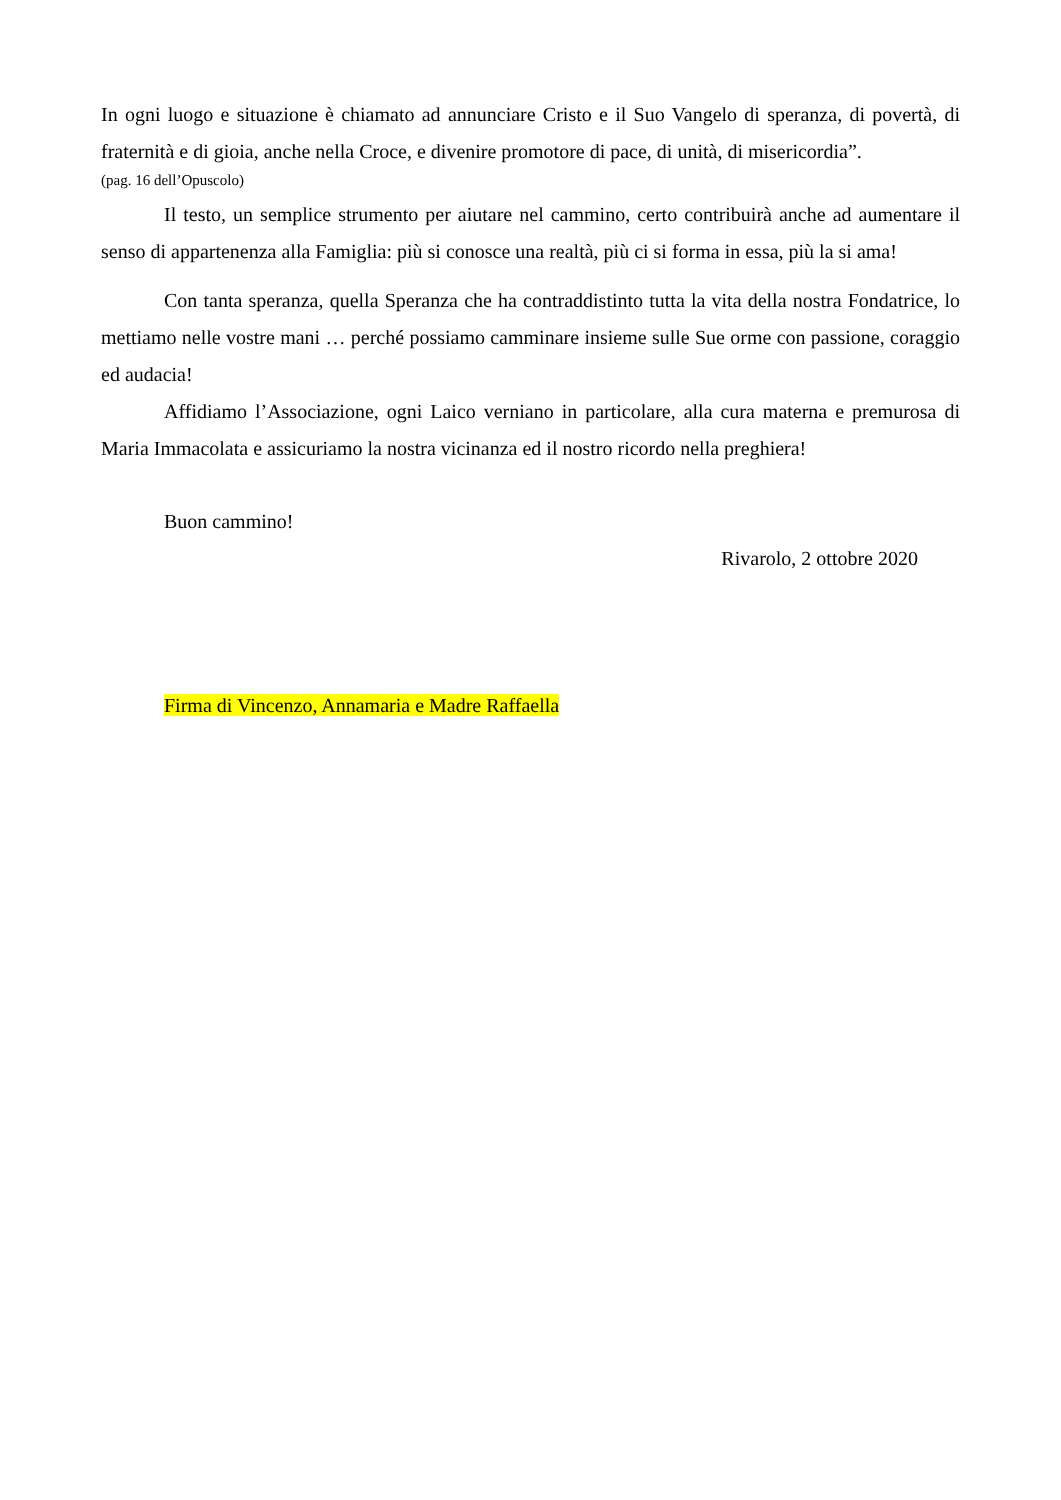In ogni luogo e situazione è chiamato ad annunciare Cristo e il Suo Vangelo di speranza, di povertà, di fraternità e di gioia, anche nella Croce, e divenire promotore di pace, di unità, di misericordia”.
(pag. 16 dell’Opuscolo)
Il testo, un semplice strumento per aiutare nel cammino, certo contribuirà anche ad aumentare il senso di appartenenza alla Famiglia: più si conosce una realtà, più ci si forma in essa, più la si ama!
Con tanta speranza, quella Speranza che ha contraddistinto tutta la vita della nostra Fondatrice, lo mettiamo nelle vostre mani … perché possiamo camminare insieme sulle Sue orme con passione, coraggio ed audacia!
Affidiamo l’Associazione, ogni Laico verniano in particolare, alla cura materna e premurosa di Maria Immacolata e assicuriamo la nostra vicinanza ed il nostro ricordo nella preghiera!
Buon cammino!
Rivarolo, 2 ottobre 2020
Firma di Vincenzo, Annamaria e Madre Raffaella